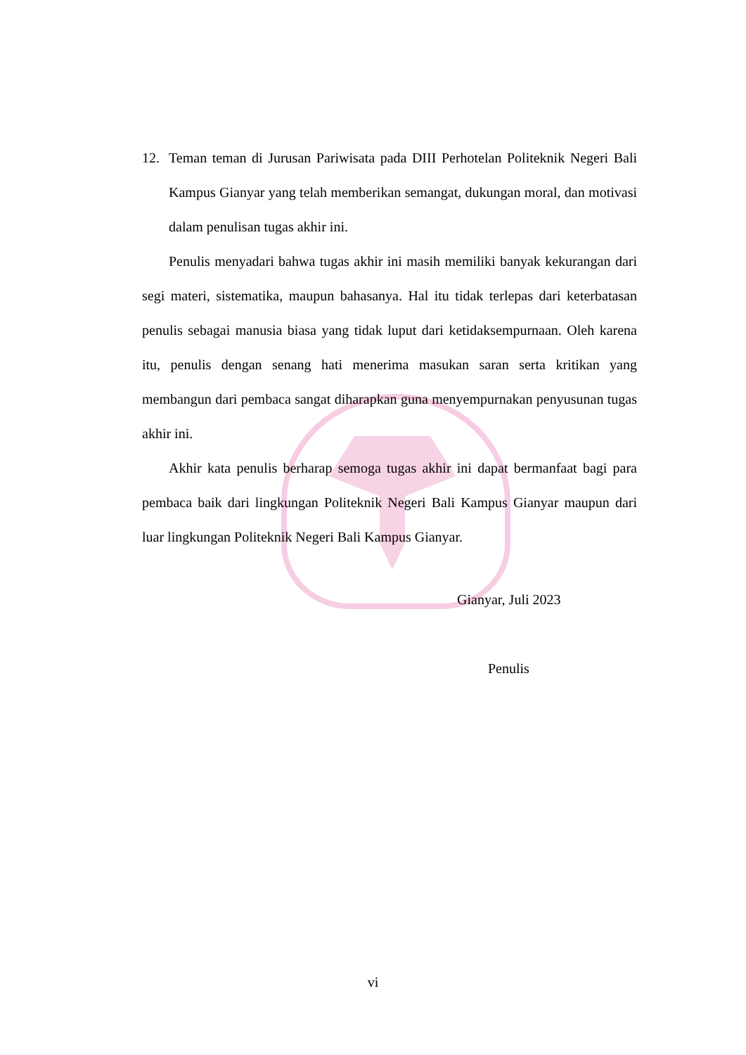12. Teman teman di Jurusan Pariwisata pada DIII Perhotelan Politeknik Negeri Bali Kampus Gianyar yang telah memberikan semangat, dukungan moral, dan motivasi dalam penulisan tugas akhir ini.
Penulis menyadari bahwa tugas akhir ini masih memiliki banyak kekurangan dari segi materi, sistematika, maupun bahasanya. Hal itu tidak terlepas dari keterbatasan penulis sebagai manusia biasa yang tidak luput dari ketidaksempurnaan. Oleh karena itu, penulis dengan senang hati menerima masukan saran serta kritikan yang membangun dari pembaca sangat diharapkan guna menyempurnakan penyusunan tugas akhir ini.
Akhir kata penulis berharap semoga tugas akhir ini dapat bermanfaat bagi para pembaca baik dari lingkungan Politeknik Negeri Bali Kampus Gianyar maupun dari luar lingkungan Politeknik Negeri Bali Kampus Gianyar.
Gianyar, Juli 2023
Penulis
vi